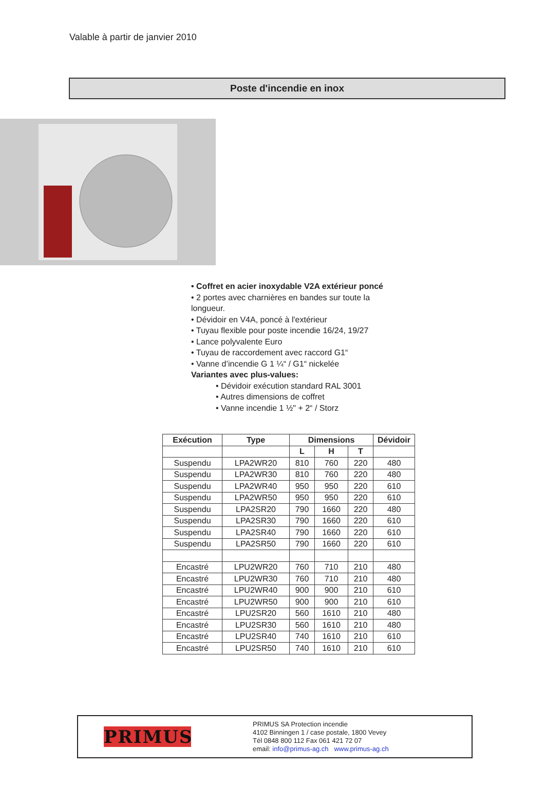Valable à partir de janvier 2010
Poste d'incendie en inox
• Coffret en acier inoxydable V2A extérieur poncé
• 2 portes avec charnières en bandes sur toute la longueur.
• Dévidoir en V4A, poncé à l'extérieur
• Tuyau flexible pour poste incendie 16/24, 19/27
• Lance polyvalente Euro
• Tuyau de raccordement avec raccord G1“
• Vanne d’incendie G 1 ¼“ / G1“ nickelée
Variantes avec plus-values:
• Dévidoir exécution standard RAL 3001
• Autres dimensions de coffret
• Vanne incendie 1 ½" + 2“ / Storz
| Exécution | Type | Dimensions | | | Dévidoir |
| --- | --- | --- | --- | --- | --- |
| | | L | H | T | |
| Suspendu | LPA2WR20 | 810 | 760 | 220 | 480 |
| Suspendu | LPA2WR30 | 810 | 760 | 220 | 480 |
| Suspendu | LPA2WR40 | 950 | 950 | 220 | 610 |
| Suspendu | LPA2WR50 | 950 | 950 | 220 | 610 |
| Suspendu | LPA2SR20 | 790 | 1660 | 220 | 480 |
| Suspendu | LPA2SR30 | 790 | 1660 | 220 | 610 |
| Suspendu | LPA2SR40 | 790 | 1660 | 220 | 610 |
| Suspendu | LPA2SR50 | 790 | 1660 | 220 | 610 |
| Encastré | LPU2WR20 | 760 | 710 | 210 | 480 |
| Encastré | LPU2WR30 | 760 | 710 | 210 | 480 |
| Encastré | LPU2WR40 | 900 | 900 | 210 | 610 |
| Encastré | LPU2WR50 | 900 | 900 | 210 | 610 |
| Encastré | LPU2SR20 | 560 | 1610 | 210 | 480 |
| Encastré | LPU2SR30 | 560 | 1610 | 210 | 480 |
| Encastré | LPU2SR40 | 740 | 1610 | 210 | 610 |
| Encastré | LPU2SR50 | 740 | 1610 | 210 | 610 |
PRIMUS
PRIMUS SA Protection incendie
4102 Binningen 1 / case postale, 1800 Vevey
Tél 0848 800 112 Fax 061 421 72 07
email: info@primus-ag.ch www.primus-ag.ch